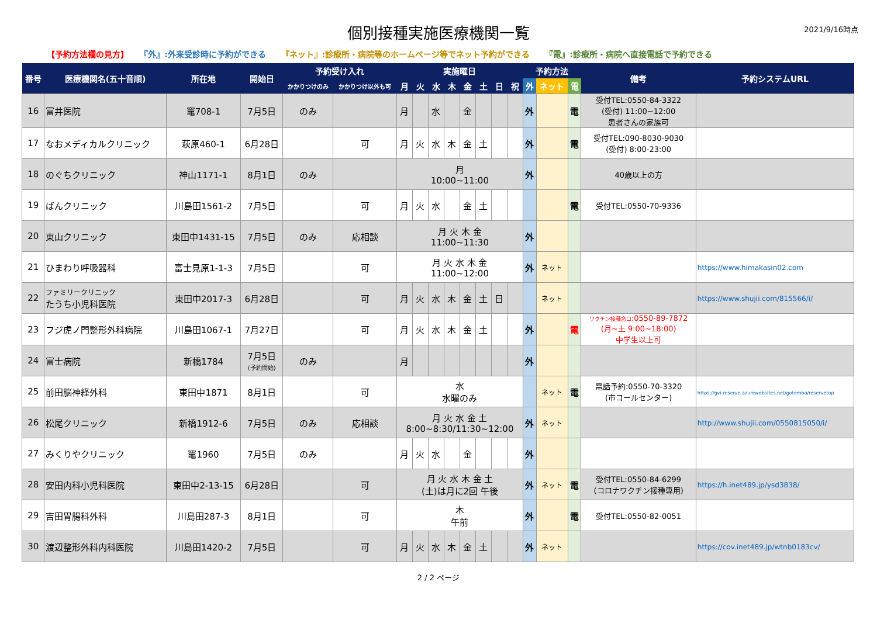個別接種実施医療機関一覧
2021/9/16時点
【予約方法欄の見方】 『外』:外来受診時に予約ができる 『ネット』:診療所・病院等のホームページ等でネット予約ができる 『電』:診療所・病院へ直接電話で予約できる
| 番号 | 医療機関名(五十音順) | 所在地 | 開始日 | 予約受け入れ | | 実施曜日 | | | | | | | | 予約方法 | | | 備考 | 予約システムURL |
| --- | --- | --- | --- | --- | --- | --- | --- | --- | --- | --- | --- | --- | --- | --- | --- | --- | --- | --- |
| | | | | かかりつけのみ | かかりつけ以外も可 | 月 | 火 | 水 | 木 | 金 | 土 | 日 | 祝 | 外 | ネット | 電 | | |
| 16 | 富井医院 | 竈708-1 | 7月5日 | のみ | | 月 | | 水 | | 金 | | | | 外 | | 電 | 受付TEL:0550-84-3322 (受付) 11:00~12:00 患者さんの家族可 | |
| 17 | なおメディカルクリニック | 萩原460-1 | 6月28日 | | 可 | 月 | 火 | 水 | 木 | 金 | 土 | | | 外 | | 電 | 受付TEL:090-8030-9030 (受付) 8:00-23:00 | |
| 18 | のぐちクリニック | 神山1171-1 | 8月1日 | のみ | | 月 10:00~11:00 | | | | | | | | 外 | | | 40歳以上の方 | |
| 19 | ばんクリニック | 川島田1561-2 | 7月5日 | | 可 | 月 | 火 | 水 | | 金 | 土 | | | | | 電 | 受付TEL:0550-70-9336 | |
| 20 | 東山クリニック | 東田中1431-15 | 7月5日 | のみ | 応相談 | 月 火 木 金 11:00~11:30 | | | | | | | | 外 | | | | |
| 21 | ひまわり呼吸器科 | 富士見原1-1-3 | 7月5日 | | 可 | 月 火 水 木 金 11:00~12:00 | | | | | | | | 外 | ネット | | | https://www.himakasin02.com |
| 22 | ファミリークリニック たうち小児科医院 | 東田中2017-3 | 6月28日 | | 可 | 月 | 火 | 水 | 木 | 金 | 土 | 日 | | | ネット | | | https://www.shujii.com/815566/i/ |
| 23 | フジ虎ノ門整形外科病院 | 川島田1067-1 | 7月27日 | | 可 | 月 | 火 | 水 | 木 | 金 | 土 | | | 外 | | 電 | ワクチン接種窓口 :0550-89-7872 (月~土 9:00~18:00) 中学生以上可 | |
| 24 | 富士病院 | 新橋1784 | 7月5日 (予約開始) | のみ | | 月 | | | | | | | | 外 | | | | |
| 25 | 前田脳神経外科 | 東田中1871 | 8月1日 | | 可 | 水 水曜のみ | | | | | | | | | ネット | 電 | 電話予約:0550-70-3320 (市コールセンター) | https://gvi-reserve.azurewebsites.net/gotemba/reservetop |
| 26 | 松尾クリニック | 新橋1912-6 | 7月5日 | のみ | 応相談 | 月 火 水 金 土 8:00~8:30/11:30~12:00 | | | | | | | | 外 | ネット | | | http://www.shujii.com/0550815050/i/ |
| 27 | みくりやクリニック | 竈1960 | 7月5日 | のみ | | 月 | 火 | 水 | | 金 | | | | 外 | | | | |
| 28 | 安田内科小児科医院 | 東田中2-13-15 | 6月28日 | | 可 | 月 火 水 木 金 土 (土)は月に2回 午後 | | | | | | | | 外 | ネット | 電 | 受付TEL:0550-84-6299 (コロナワクチン接種専用) | https://h.inet489.jp/ysd3838/ |
| 29 | 吉田胃腸科外科 | 川島田287-3 | 8月1日 | | 可 | 木 午前 | | | | | | | | 外 | | 電 | 受付TEL:0550-82-0051 | |
| 30 | 渡辺整形外科内科医院 | 川島田1420-2 | 7月5日 | | 可 | 月 | 火 | 水 | 木 | 金 | 土 | | | 外 | ネット | | | https://cov.inet489.jp/wtnb0183cv/ |
2 / 2 ページ